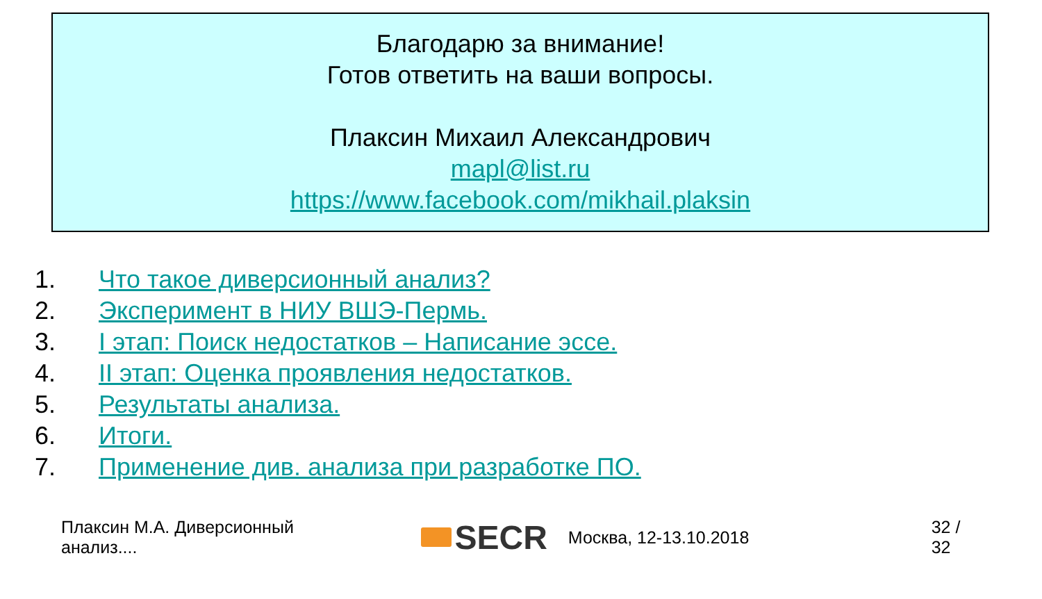Благодарю за внимание!
Готов ответить на ваши вопросы.
Плаксин Михаил Александрович
mapl@list.ru
https://www.facebook.com/mikhail.plaksin
1. Что такое диверсионный анализ?
2. Эксперимент в НИУ ВШЭ-Пермь.
3. I этап: Поиск недостатков – Написание эссе.
4. II этап: Оценка проявления недостатков.
5. Результаты анализа.
6. Итоги.
7. Применение див. анализа при разработке ПО.
Плаксин М.А. Диверсионный анализ....
SECR
Москва, 12-13.10.2018 32 / 32